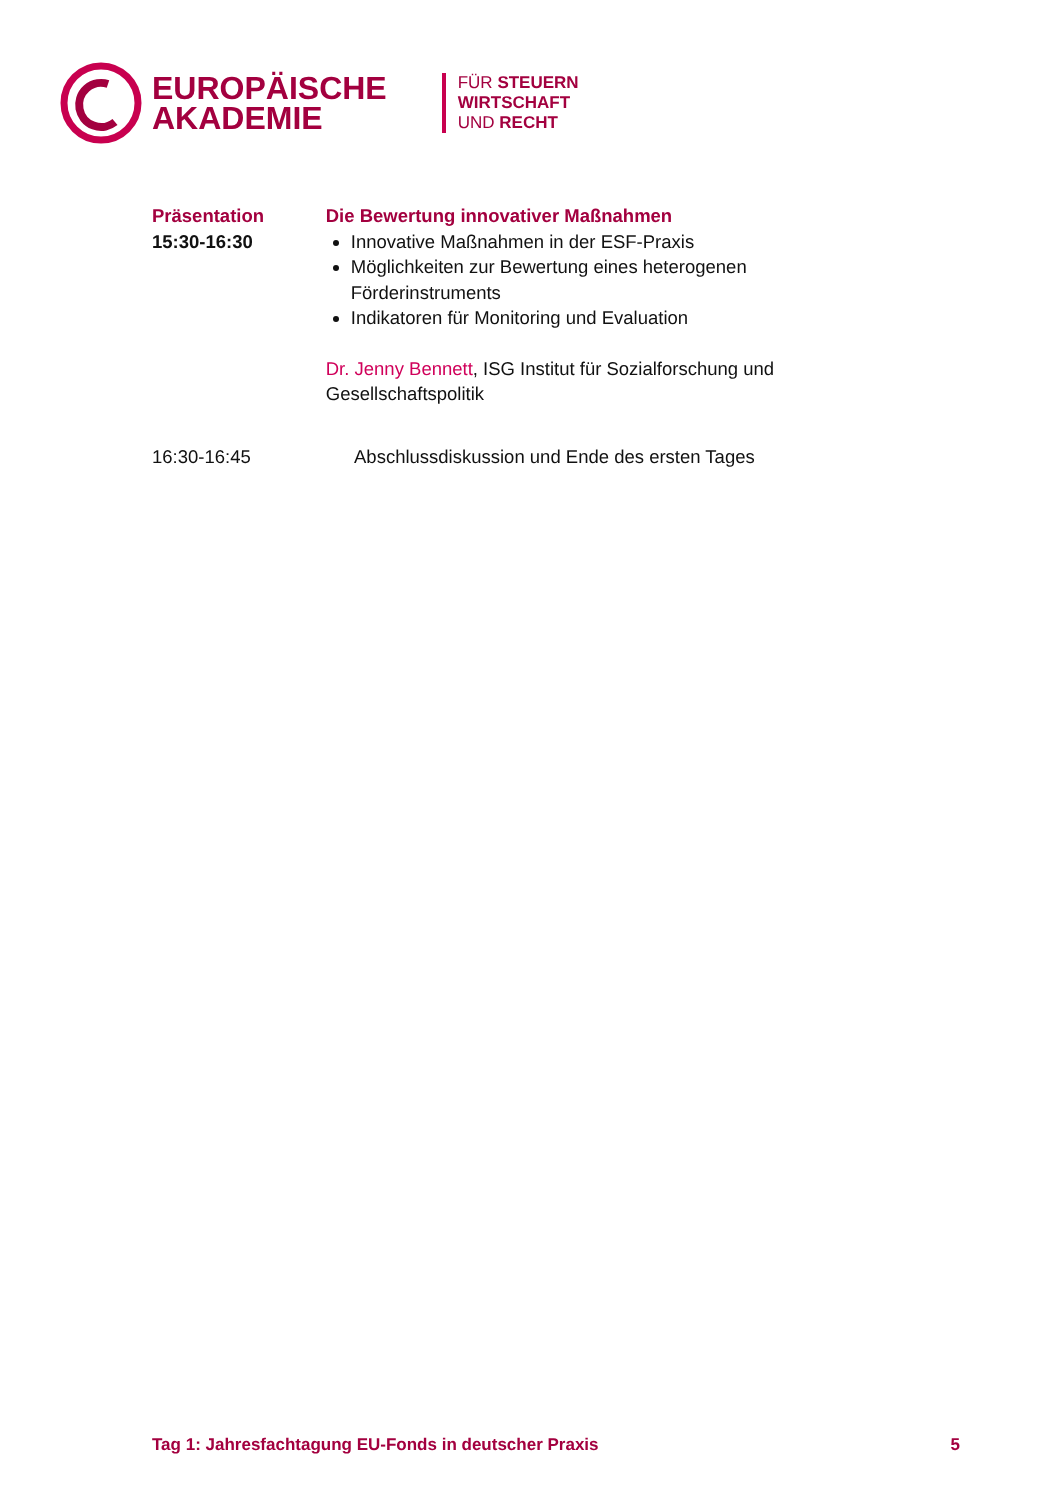EUROPÄISCHE
AKADEMIE
FÜR STEUERN
WIRTSCHAFT
UND RECHT
Präsentation
15:30-16:30
Die Bewertung innovativer Maßnahmen
Innovative Maßnahmen in der ESF-Praxis
Möglichkeiten zur Bewertung eines heterogenen Förderinstruments
Indikatoren für Monitoring und Evaluation
Dr. Jenny Bennett, ISG Institut für Sozialforschung und Gesellschaftspolitik
16:30-16:45 Abschlussdiskussion und Ende des ersten Tages
Tag 1: Jahresfachtagung EU-Fonds in deutscher Praxis 5